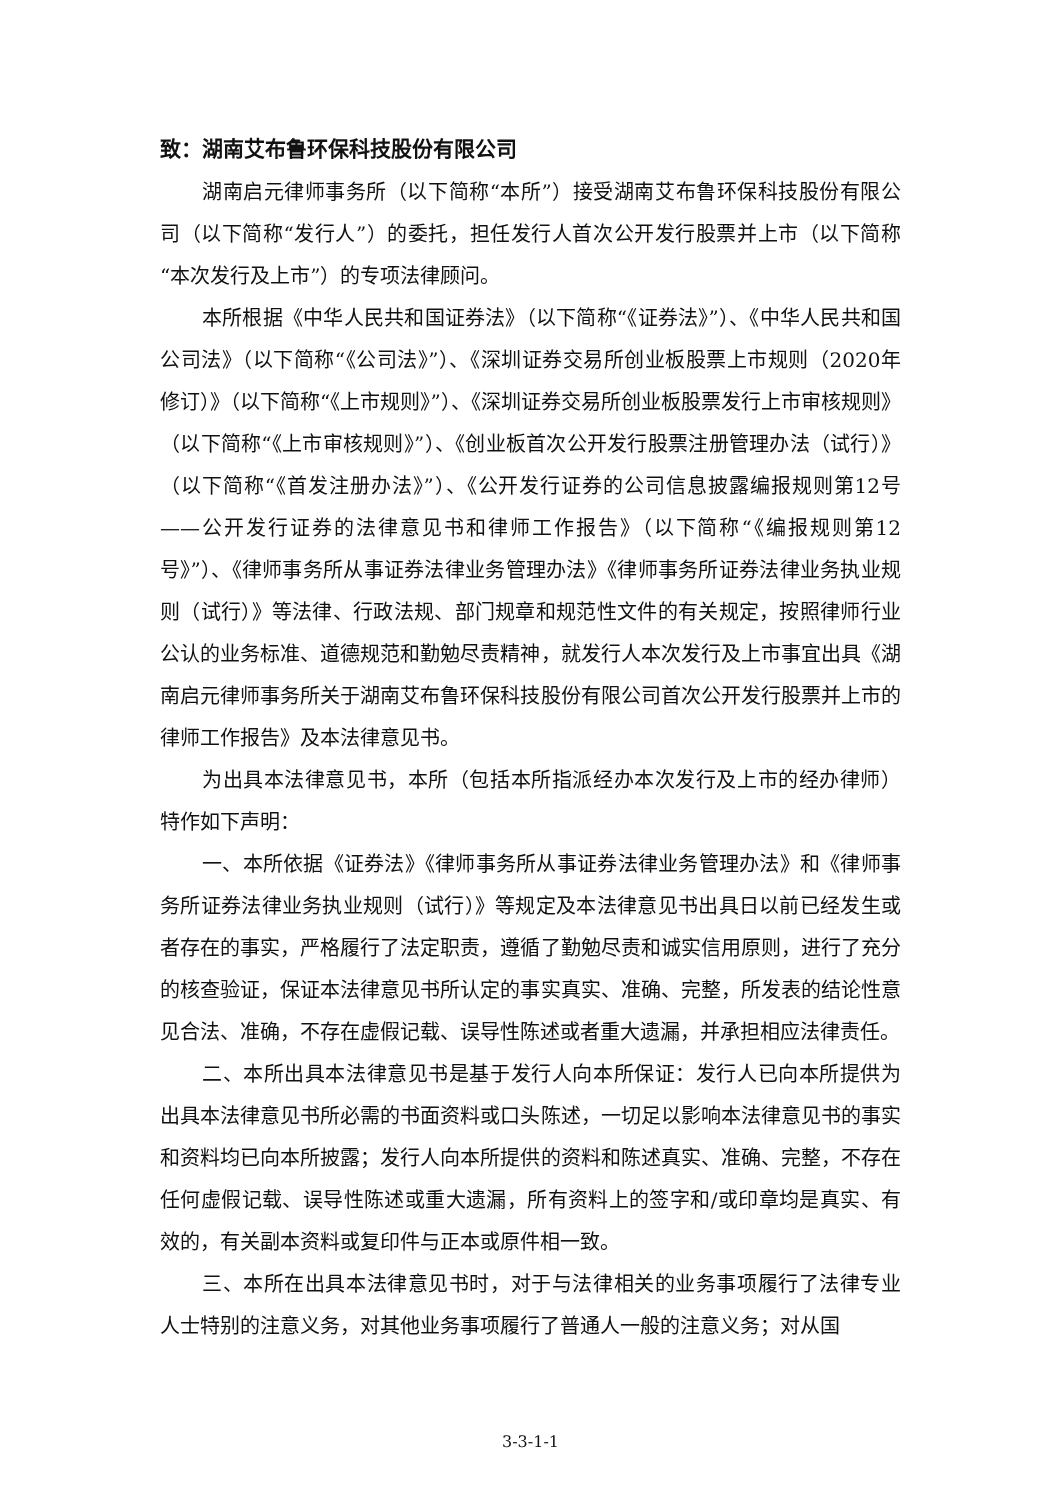致：湖南艾布鲁环保科技股份有限公司
湖南启元律师事务所（以下简称“本所”）接受湖南艾布鲁环保科技股份有限公司（以下简称“发行人”）的委托，担任发行人首次公开发行股票并上市（以下简称“本次发行及上市”）的专项法律顾问。
本所根据《中华人民共和国证券法》（以下简称“《证券法》”）、《中华人民共和国公司法》（以下简称“《公司法》”）、《深圳证券交易所创业板股票上市规则（2020年修订）》（以下简称“《上市规则》”）、《深圳证券交易所创业板股票发行上市审核规则》（以下简称“《上市审核规则》”）、《创业板首次公开发行股票注册管理办法（试行）》（以下简称“《首发注册办法》”）、《公开发行证券的公司信息披露编报规则第12号——公开发行证券的法律意见书和律师工作报告》（以下简称“《编报规则第12号》”）、《律师事务所从事证券法律业务管理办法》《律师事务所证券法律业务执业规则（试行）》等法律、行政法规、部门规章和规范性文件的有关规定，按照律师行业公认的业务标准、道德规范和勤勉尽责精神，就发行人本次发行及上市事宜出具《湖南启元律师事务所关于湖南艾布鲁环保科技股份有限公司首次公开发行股票并上市的律师工作报告》及本法律意见书。
为出具本法律意见书，本所（包括本所指派经办本次发行及上市的经办律师）特作如下声明：
一、本所依据《证券法》《律师事务所从事证券法律业务管理办法》和《律师事务所证券法律业务执业规则（试行）》等规定及本法律意见书出具日以前已经发生或者存在的事实，严格履行了法定职责，遵循了勤勉尽责和诚实信用原则，进行了充分的核查验证，保证本法律意见书所认定的事实真实、准确、完整，所发表的结论性意见合法、准确，不存在虚假记载、误导性陈述或者重大遗漏，并承担相应法律责任。
二、本所出具本法律意见书是基于发行人向本所保证：发行人已向本所提供为出具本法律意见书所必需的书面资料或口头陈述，一切足以影响本法律意见书的事实和资料均已向本所披露；发行人向本所提供的资料和陈述真实、准确、完整，不存在任何虚假记载、误导性陈述或重大遗漏，所有资料上的签字和/或印章均是真实、有效的，有关副本资料或复印件与正本或原件相一致。
三、本所在出具本法律意见书时，对于与法律相关的业务事项履行了法律专业人士特别的注意义务，对其他业务事项履行了普通人一般的注意义务；对从国
3-3-1-1